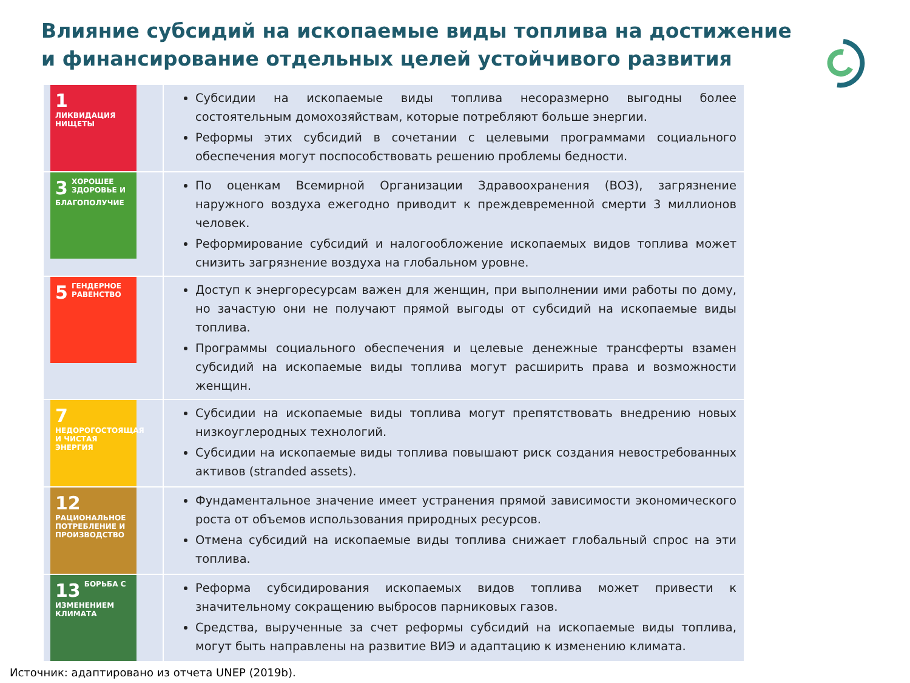Влияние субсидий на ископаемые виды топлива на достижение и финансирование отдельных целей устойчивого развития
| 1 ЛИКВИДАЦИЯ НИЩЕТЫ | Субсидии на ископаемые виды топлива несоразмерно выгодны более состоятельным домохозяйствам, которые потребляют больше энергии. Реформы этих субсидий в сочетании с целевыми программами социального обеспечения могут поспособствовать решению проблемы бедности. |
| 3 ХОРОШЕЕ ЗДОРОВЬЕ И БЛАГОПОЛУЧИЕ | По оценкам Всемирной Организации Здравоохранения (ВОЗ), загрязнение наружного воздуха ежегодно приводит к преждевременной смерти 3 миллионов человек. Реформирование субсидий и налогообложение ископаемых видов топлива может снизить загрязнение воздуха на глобальном уровне. |
| 5 ГЕНДЕРНОЕ РАВЕНСТВО | Доступ к энергоресурсам важен для женщин, при выполнении ими работы по дому, но зачастую они не получают прямой выгоды от субсидий на ископаемые виды топлива. Программы социального обеспечения и целевые денежные трансферты взамен субсидий на ископаемые виды топлива могут расширить права и возможности женщин. |
| 7 НЕДОРОГОСТОЯЩАЯ И ЧИСТАЯ ЭНЕРГИЯ | Субсидии на ископаемые виды топлива могут препятствовать внедрению новых низкоуглеродных технологий. Субсидии на ископаемые виды топлива повышают риск создания невостребованных активов (stranded assets). |
| 12 РАЦИОНАЛЬНОЕ ПОТРЕБЛЕНИЕ И ПРОИЗВОДСТВО | Фундаментальное значение имеет устранения прямой зависимости экономического роста от объемов использования природных ресурсов. Отмена субсидий на ископаемые виды топлива снижает глобальный спрос на эти топлива. |
| 13 БОРЬБА С ИЗМЕНЕНИЕМ КЛИМАТА | Реформа субсидирования ископаемых видов топлива может привести к значительному сокращению выбросов парниковых газов. Средства, вырученные за счет реформы субсидий на ископаемые виды топлива, могут быть направлены на развитие ВИЭ и адаптацию к изменению климата. |
Источник: адаптировано из отчета UNEP (2019b).